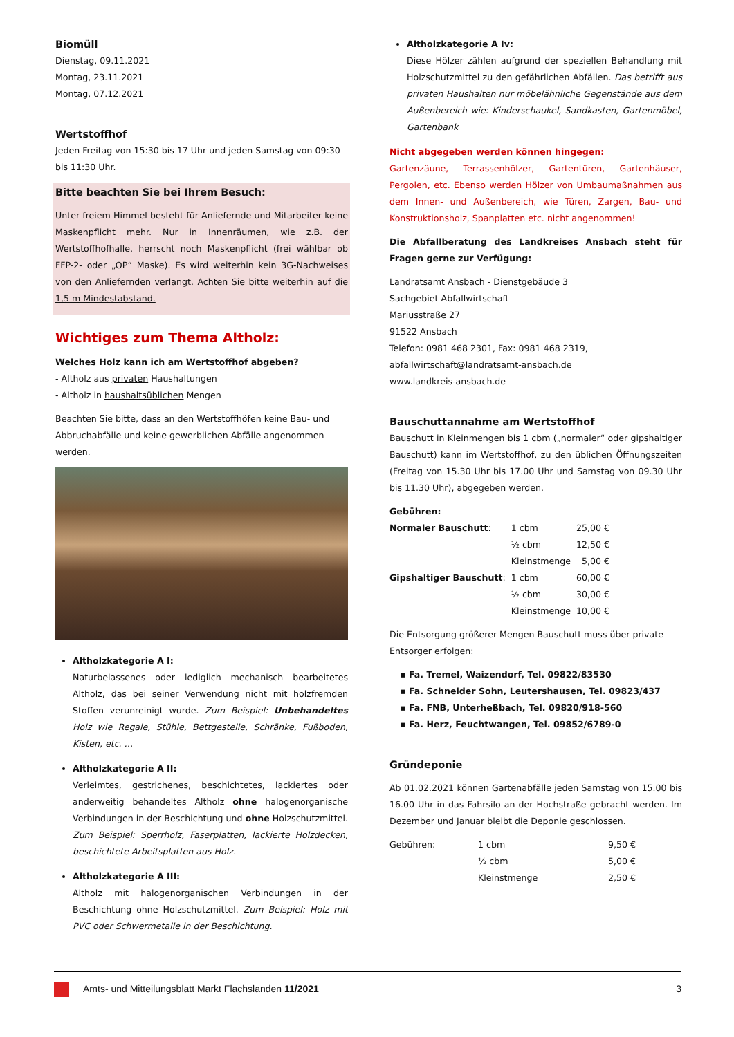Biomüll
Dienstag, 09.11.2021
Montag, 23.11.2021
Montag, 07.12.2021
Wertstoffhof
Jeden Freitag von 15:30 bis 17 Uhr und jeden Samstag von 09:30 bis 11:30 Uhr.
Bitte beachten Sie bei Ihrem Besuch:
Unter freiem Himmel besteht für Anliefernde und Mitarbeiter keine Maskenpflicht mehr. Nur in Innenräumen, wie z.B. der Wertstoffhofhalle, herrscht noch Maskenpflicht (frei wählbar ob FFP-2- oder „OP“ Maske). Es wird weiterhin kein 3G-Nachweises von den Anliefernden verlangt. Achten Sie bitte weiterhin auf die 1,5 m Mindestabstand.
Wichtiges zum Thema Altholz:
Welches Holz kann ich am Wertstoffhof abgeben?
- Altholz aus privaten Haushaltungen
- Altholz in haushaltsüblichen Mengen
Beachten Sie bitte, dass an den Wertstoffhöfen keine Bau- und Abbruchabfälle und keine gewerblichen Abfälle angenommen werden.
Altholzkategorie A I:
Naturbelassenes oder lediglich mechanisch bearbeitetes Altholz, das bei seiner Verwendung nicht mit holzfremden Stoffen verunreinigt wurde. Zum Beispiel: Unbehandeltes Holz wie Regale, Stühle, Bettgestelle, Schränke, Fußboden, Kisten, etc. …
Altholzkategorie A II:
Verleimtes, gestrichenes, beschichtetes, lackiertes oder anderweitig behandeltes Altholz ohne halogenorganische Verbindungen in der Beschichtung und ohne Holzschutzmittel. Zum Beispiel: Sperrholz, Faserplatten, lackierte Holzdecken, beschichtete Arbeitsplatten aus Holz.
Altholzkategorie A III:
Altholz mit halogenorganischen Verbindungen in der Beschichtung ohne Holzschutzmittel. Zum Beispiel: Holz mit PVC oder Schwermetalle in der Beschichtung.
Altholzkategorie A Iv:
Diese Hölzer zählen aufgrund der speziellen Behandlung mit Holzschutzmittel zu den gefährlichen Abfällen. Das betrifft aus privaten Haushalten nur möbelähnliche Gegenstände aus dem Außenbereich wie: Kinderschaukel, Sandkasten, Gartenmöbel, Gartenbank
Nicht abgegeben werden können hingegen:
Gartenzäune, Terrassenhölzer, Gartentüren, Gartenhäuser, Pergolen, etc. Ebenso werden Hölzer von Umbaumaßnahmen aus dem Innen- und Außenbereich, wie Türen, Zargen, Bau- und Konstruktionsholz, Spanplatten etc. nicht angenommen!
Die Abfallberatung des Landkreises Ansbach steht für Fragen gerne zur Verfügung:
Landratsamt Ansbach - Dienstgebäude 3
Sachgebiet Abfallwirtschaft
Mariusstraße 27
91522 Ansbach
Telefon: 0981 468 2301, Fax: 0981 468 2319,
abfallwirtschaft@landratsamt-ansbach.de
www.landkreis-ansbach.de
Bauschuttannahme am Wertstoffhof
Bauschutt in Kleinmengen bis 1 cbm („normaler“ oder gipshaltiger Bauschutt) kann im Wertstoffhof, zu den üblichen Öffnungszeiten (Freitag von 15.30 Uhr bis 17.00 Uhr und Samstag von 09.30 Uhr bis 11.30 Uhr), abgegeben werden.
Gebühren:
| Normaler Bauschutt : | 1 cbm | 25,00 € |
| | ½ cbm | 12,50 € |
| | Kleinstmenge | 5,00 € |
| Gipshaltiger Bauschutt : | 1 cbm | 60,00 € |
| | ½ cbm | 30,00 € |
| | Kleinstmenge | 10,00 € |
Die Entsorgung größerer Mengen Bauschutt muss über private Entsorger erfolgen:
▪ Fa. Tremel, Waizendorf, Tel. 09822/83530
▪ Fa. Schneider Sohn, Leutershausen, Tel. 09823/437
▪ Fa. FNB, Unterheßbach, Tel. 09820/918-560
▪ Fa. Herz, Feuchtwangen, Tel. 09852/6789-0
Gründeponie
Ab 01.02.2021 können Gartenabfälle jeden Samstag von 15.00 bis 16.00 Uhr in das Fahrsilo an der Hochstraße gebracht werden. Im Dezember und Januar bleibt die Deponie geschlossen.
| Gebühren: | 1 cbm | 9,50 € |
| | ½ cbm | 5,00 € |
| | Kleinstmenge | 2,50 € |
Amts- und Mitteilungsblatt Markt Flachslanden 11/2021 3